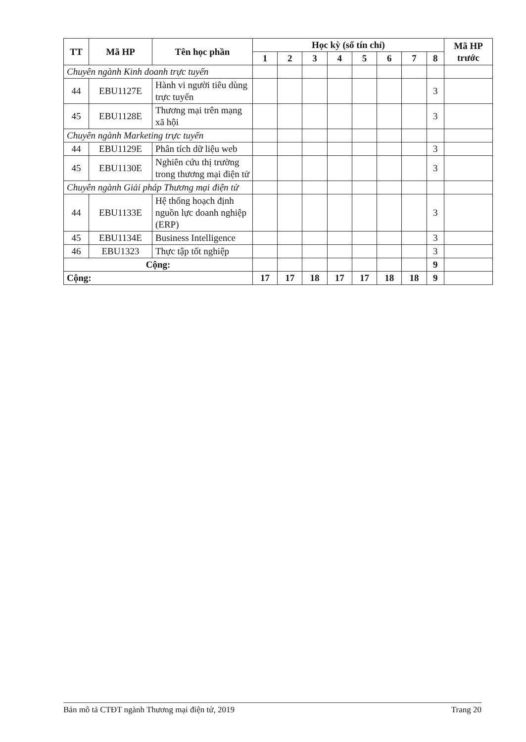| TT | Mã HP | Tên học phần | Học kỳ (số tín chỉ) | | | | | | | | Mã HP trước |
| --- | --- | --- | --- | --- | --- | --- | --- | --- | --- | --- | --- |
| | | | 1 | 2 | 3 | 4 | 5 | 6 | 7 | 8 | |
| Chuyên ngành Kinh doanh trực tuyến | | | | | | | | | | | |
| 44 | EBU1127E | Hành vi người tiêu dùng trực tuyến | | | | | | | | 3 | |
| 45 | EBU1128E | Thương mại trên mạng xã hội | | | | | | | | 3 | |
| Chuyên ngành Marketing trực tuyến | | | | | | | | | | | |
| 44 | EBU1129E | Phân tích dữ liệu web | | | | | | | | 3 | |
| 45 | EBU1130E | Nghiên cứu thị trường trong thương mại điện tử | | | | | | | | 3 | |
| Chuyên ngành Giải pháp Thương mại điện tử | | | | | | | | | | | |
| 44 | EBU1133E | Hệ thống hoạch định nguồn lực doanh nghiệp (ERP) | | | | | | | | 3 | |
| 45 | EBU1134E | Business Intelligence | | | | | | | | 3 | |
| 46 | EBU1323 | Thực tập tốt nghiệp | | | | | | | | 3 | |
| Cộng: | | | | | | | | | | 9 | |
| Cộng: | | | 17 | 17 | 18 | 17 | 17 | 18 | 18 | 9 | |
Bản mô tả CTĐT ngành Thương mại điện tử, 2019 Trang 20